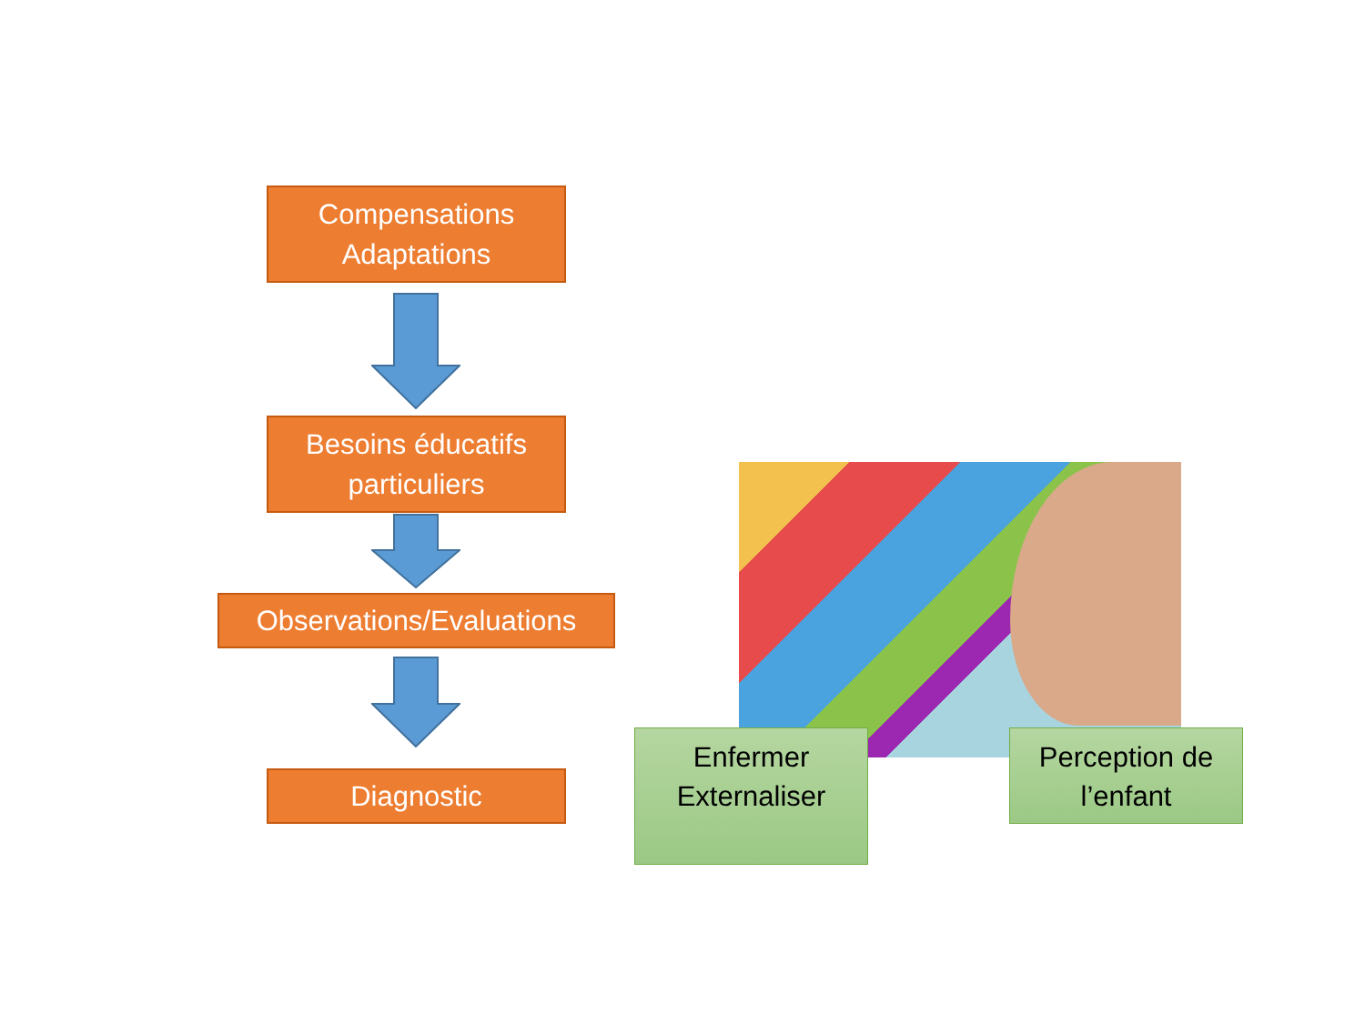Compensations
Adaptations
Besoins éducatifs
particuliers
Observations/Evaluations
Diagnostic
Enfermer
Externaliser
Perception de
l’enfant